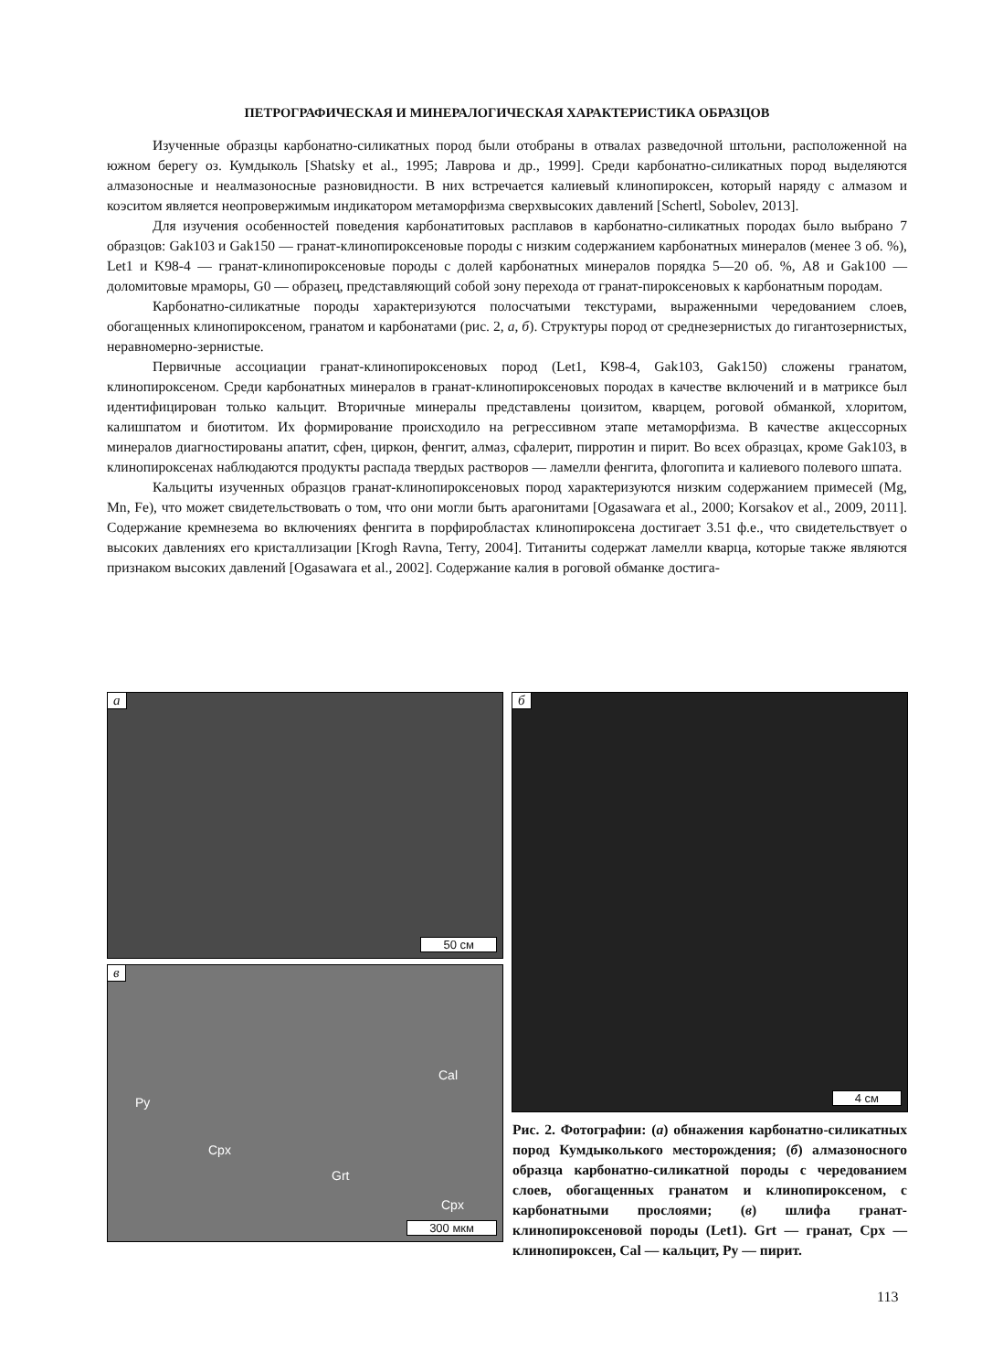ПЕТРОГРАФИЧЕСКАЯ И МИНЕРАЛОГИЧЕСКАЯ ХАРАКТЕРИСТИКА ОБРАЗЦОВ
Изученные образцы карбонатно-силикатных пород были отобраны в отвалах разведочной штольни, расположенной на южном берегу оз. Кумдыколь [Shatsky et al., 1995; Лаврова и др., 1999]. Среди карбонатно-силикатных пород выделяются алмазоносные и неалмазоносные разновидности. В них встречается калиевый клинопироксен, который наряду с алмазом и коэситом является неопровержимым индикатором метаморфизма сверхвысоких давлений [Schertl, Sobolev, 2013].
Для изучения особенностей поведения карбонатитовых расплавов в карбонатно-силикатных породах было выбрано 7 образцов: Gak103 и Gak150 — гранат-клинопироксеновые породы с низким содержанием карбонатных минералов (менее 3 об. %), Let1 и K98-4 — гранат-клинопироксеновые породы с долей карбонатных минералов порядка 5—20 об. %, A8 и Gak100 — доломитовые мраморы, G0 — образец, представляющий собой зону перехода от гранат-пироксеновых к карбонатным породам.
Карбонатно-силикатные породы характеризуются полосчатыми текстурами, выраженными чередованием слоев, обогащенных клинопироксеном, гранатом и карбонатами (рис. 2, а, б). Структуры пород от среднезернистых до гигантозернистых, неравномерно-зернистые.
Первичные ассоциации гранат-клинопироксеновых пород (Let1, K98-4, Gak103, Gak150) сложены гранатом, клинопироксеном. Среди карбонатных минералов в гранат-клинопироксеновых породах в качестве включений и в матриксе был идентифицирован только кальцит. Вторичные минералы представлены цоизитом, кварцем, роговой обманкой, хлоритом, калишпатом и биотитом. Их формирование происходило на регрессивном этапе метаморфизма. В качестве акцессорных минералов диагностированы апатит, сфен, циркон, фенгит, алмаз, сфалерит, пирротин и пирит. Во всех образцах, кроме Gak103, в клинопироксенах наблюдаются продукты распада твердых растворов — ламелли фенгита, флогопита и калиевого полевого шпата.
Кальциты изученных образцов гранат-клинопироксеновых пород характеризуются низким содержанием примесей (Mg, Mn, Fe), что может свидетельствовать о том, что они могли быть арагонитами [Ogasawara et al., 2000; Korsakov et al., 2009, 2011]. Содержание кремнезема во включениях фенгита в порфиробластах клинопироксена достигает 3.51 ф.е., что свидетельствует о высоких давлениях его кристаллизации [Krogh Ravna, Terry, 2004]. Титаниты содержат ламелли кварца, которые также являются признаком высоких давлений [Ogasawara et al., 2002]. Содержание калия в роговой обманке достига-
а
50 см
б
4 см
в
Py
Cal
Cpx
Grt
Cpx
300 мкм
Рис. 2. Фотографии: (а) обнажения карбонатно-силикатных пород Кумдыколького месторождения; (б) алмазоносного образца карбонатно-силикатной породы с чередованием слоев, обогащенных гранатом и клинопироксеном, с карбонатными прослоями; (в) шлифа гранат-клинопироксеновой породы (Let1). Grt — гранат, Cpx — клинопироксен, Cal — кальцит, Py — пирит.
113